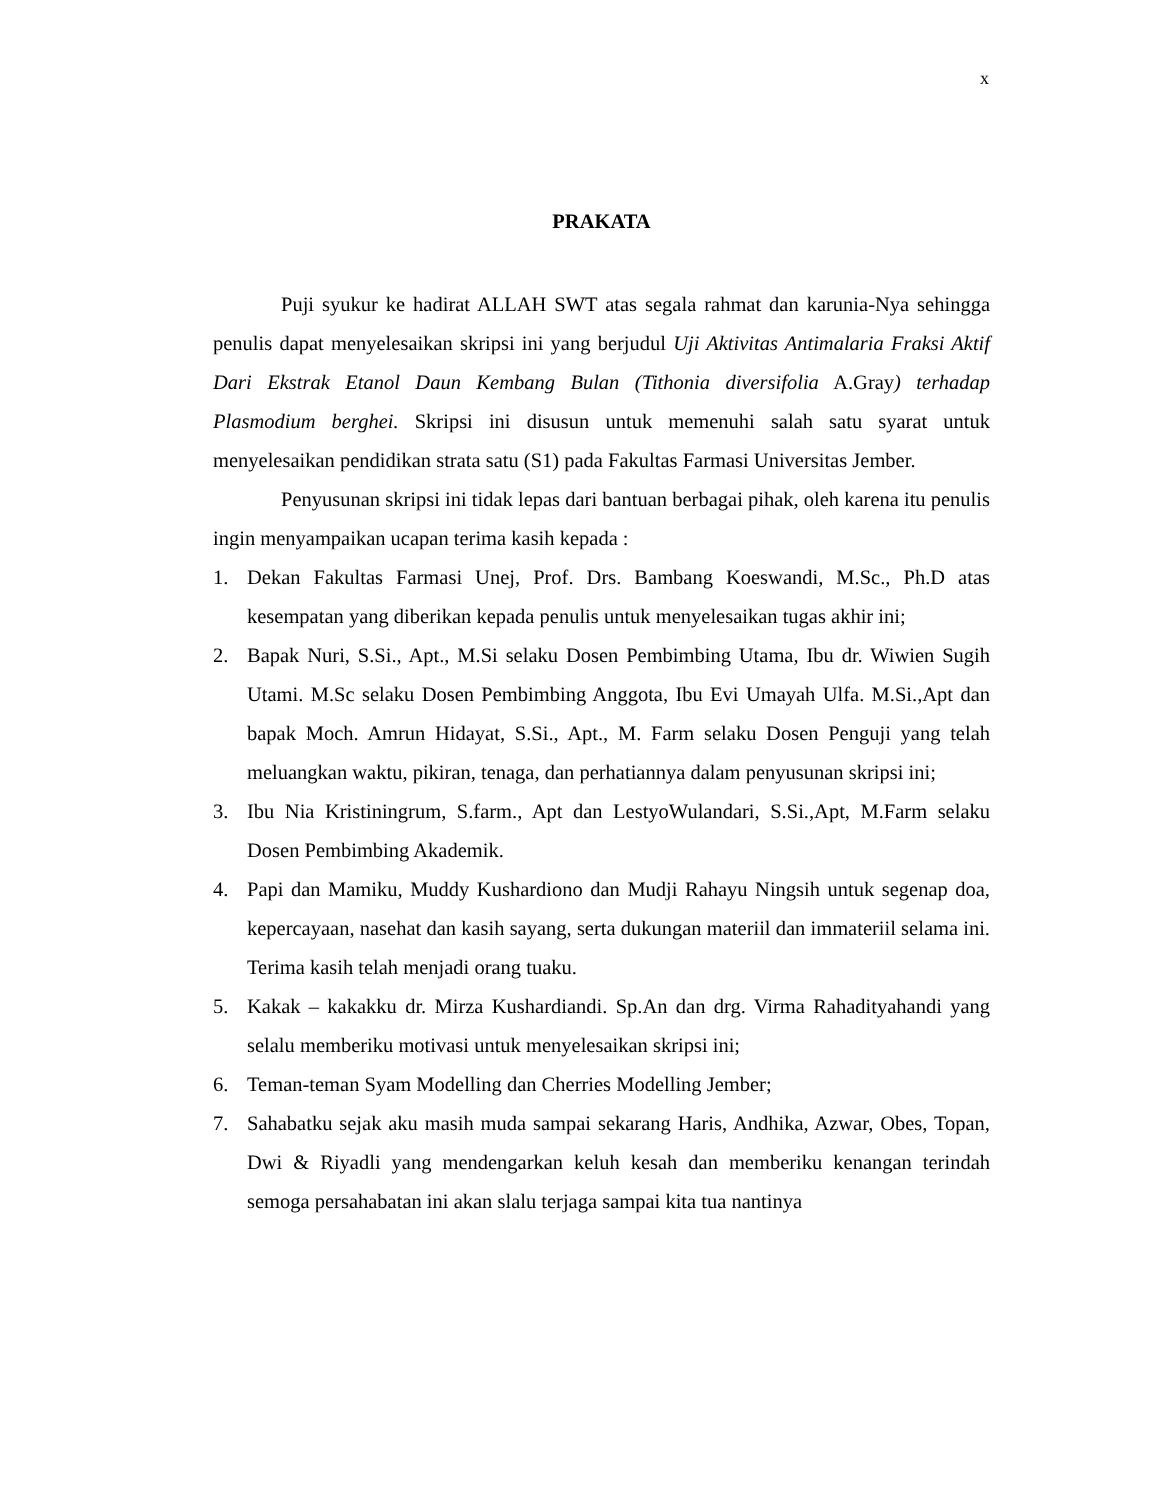x
PRAKATA
Puji syukur ke hadirat ALLAH SWT atas segala rahmat dan karunia-Nya sehingga penulis dapat menyelesaikan skripsi ini yang berjudul Uji Aktivitas Antimalaria Fraksi Aktif Dari Ekstrak Etanol Daun Kembang Bulan (Tithonia diversifolia A.Gray) terhadap Plasmodium berghei. Skripsi ini disusun untuk memenuhi salah satu syarat untuk menyelesaikan pendidikan strata satu (S1) pada Fakultas Farmasi Universitas Jember.
Penyusunan skripsi ini tidak lepas dari bantuan berbagai pihak, oleh karena itu penulis ingin menyampaikan ucapan terima kasih kepada :
1. Dekan Fakultas Farmasi Unej, Prof. Drs. Bambang Koeswandi, M.Sc., Ph.D atas kesempatan yang diberikan kepada penulis untuk menyelesaikan tugas akhir ini;
2. Bapak Nuri, S.Si., Apt., M.Si selaku Dosen Pembimbing Utama, Ibu dr. Wiwien Sugih Utami. M.Sc selaku Dosen Pembimbing Anggota, Ibu Evi Umayah Ulfa. M.Si.,Apt dan bapak Moch. Amrun Hidayat, S.Si., Apt., M. Farm selaku Dosen Penguji yang telah meluangkan waktu, pikiran, tenaga, dan perhatiannya dalam penyusunan skripsi ini;
3. Ibu Nia Kristiningrum, S.farm., Apt dan LestyoWulandari, S.Si.,Apt, M.Farm selaku Dosen Pembimbing Akademik.
4. Papi dan Mamiku, Muddy Kushardiono dan Mudji Rahayu Ningsih untuk segenap doa, kepercayaan, nasehat dan kasih sayang, serta dukungan materiil dan immateriil selama ini. Terima kasih telah menjadi orang tuaku.
5. Kakak – kakakku dr. Mirza Kushardiandi. Sp.An dan drg. Virma Rahadityahandi yang selalu memberiku motivasi untuk menyelesaikan skripsi ini;
6. Teman-teman Syam Modelling dan Cherries Modelling Jember;
7. Sahabatku sejak aku masih muda sampai sekarang Haris, Andhika, Azwar, Obes, Topan, Dwi & Riyadli yang mendengarkan keluh kesah dan memberiku kenangan terindah semoga persahabatan ini akan slalu terjaga sampai kita tua nantinya